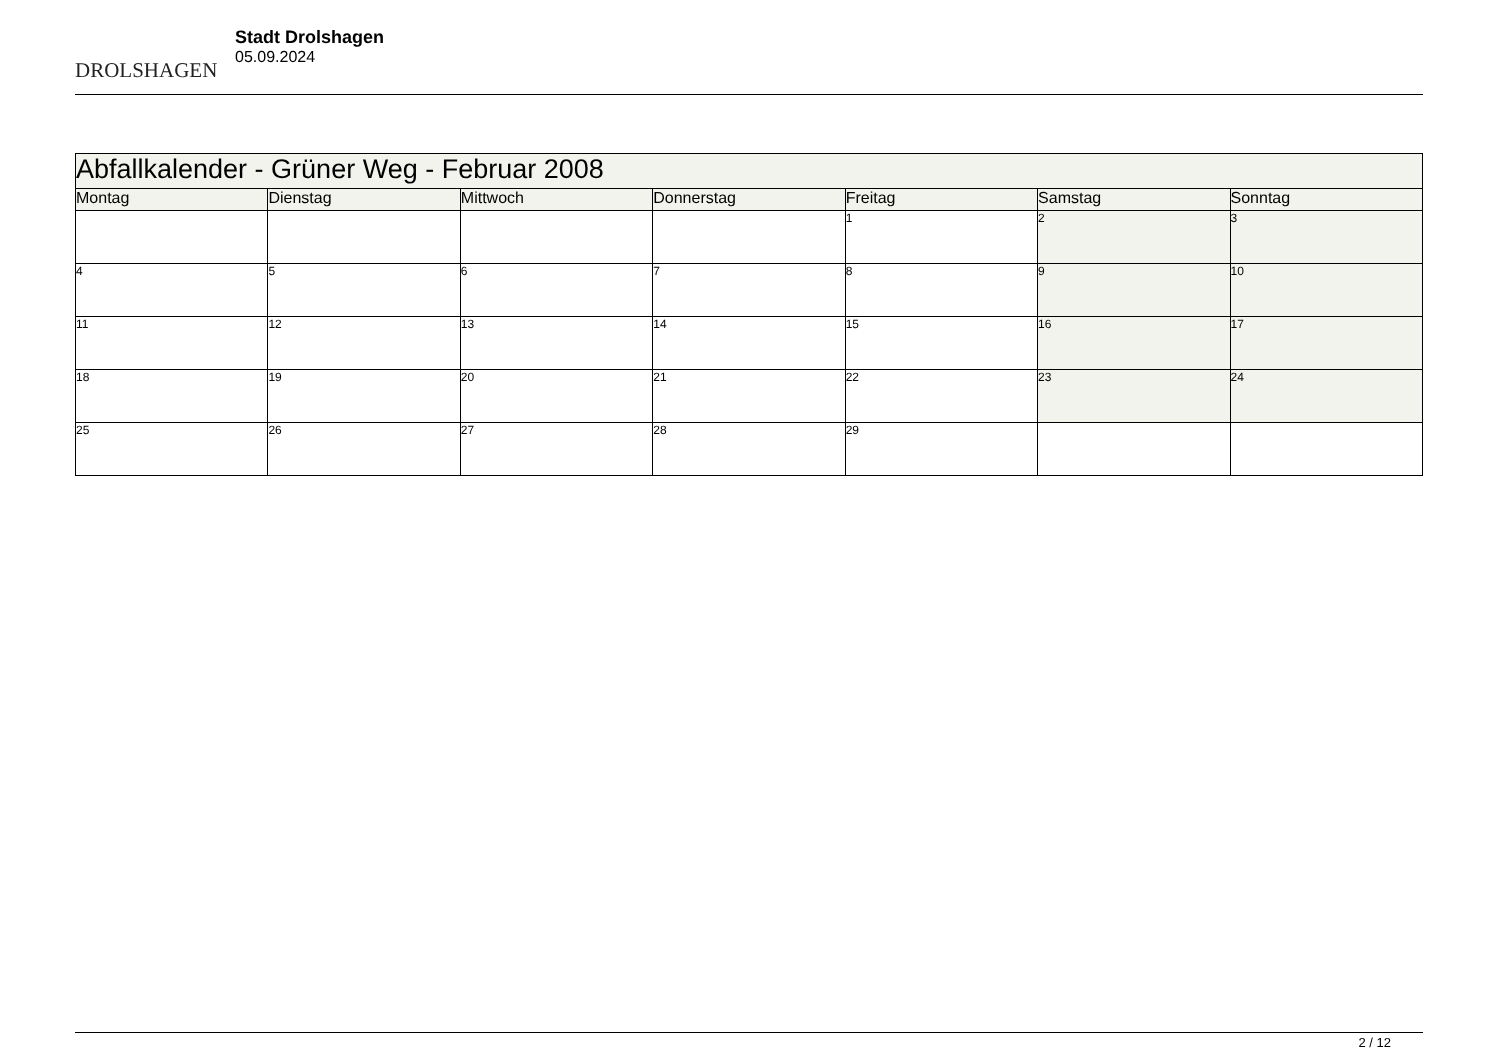DROLSHAGEN
Stadt Drolshagen
05.09.2024
| Abfallkalender - Grüner Weg - Februar 2008 | | | | | | |
| --- | --- | --- | --- | --- | --- | --- |
| Montag | Dienstag | Mittwoch | Donnerstag | Freitag | Samstag | Sonntag |
| | | | | 1 | 2 | 3 |
| 4 | 5 | 6 | 7 | 8 | 9 | 10 |
| 11 | 12 | 13 | 14 | 15 | 16 | 17 |
| 18 | 19 | 20 | 21 | 22 | 23 | 24 |
| 25 | 26 | 27 | 28 | 29 | | |
2 / 12